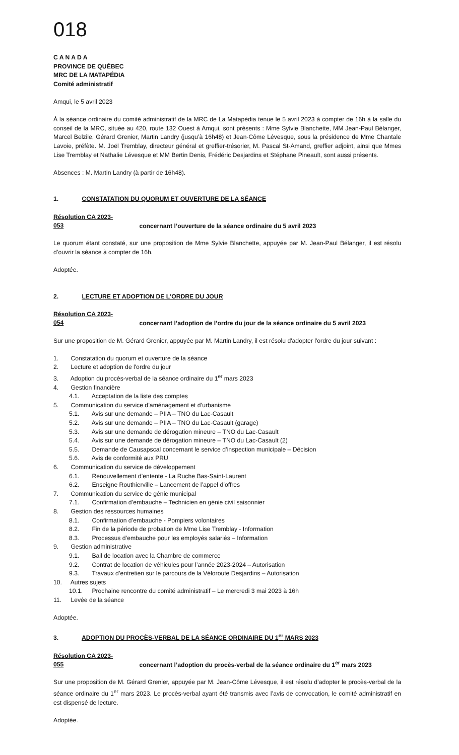018
C A N A D A
PROVINCE DE QUÉBEC
MRC DE LA MATAPÉDIA
Comité administratif
Amqui, le 5 avril 2023
À la séance ordinaire du comité administratif de la MRC de La Matapédia tenue le 5 avril 2023 à compter de 16h à la salle du conseil de la MRC, située au 420, route 132 Ouest à Amqui, sont présents : Mme Sylvie Blanchette, MM Jean-Paul Bélanger, Marcel Belzile, Gérard Grenier, Martin Landry (jusqu’à 16h48) et Jean-Côme Lévesque, sous la présidence de Mme Chantale Lavoie, préfète. M. Joël Tremblay, directeur général et greffier-trésorier, M. Pascal St-Amand, greffier adjoint, ainsi que Mmes Lise Tremblay et Nathalie Lévesque et MM Bertin Denis, Frédéric Desjardins et Stéphane Pineault, sont aussi présents.
Absences : M. Martin Landry (à partir de 16h48).
1. CONSTATATION DU QUORUM ET OUVERTURE DE LA SÉANCE
Résolution CA 2023-053 concernant l’ouverture de la séance ordinaire du 5 avril 2023
Le quorum étant constaté, sur une proposition de Mme Sylvie Blanchette, appuyée par M. Jean-Paul Bélanger, il est résolu d’ouvrir la séance à compter de 16h.
Adoptée.
2. LECTURE ET ADOPTION DE L'ORDRE DU JOUR
Résolution CA 2023-054 concernant l’adoption de l’ordre du jour de la séance ordinaire du 5 avril 2023
Sur une proposition de M. Gérard Grenier, appuyée par M. Martin Landry, il est résolu d'adopter l'ordre du jour suivant :
1. Constatation du quorum et ouverture de la séance
2. Lecture et adoption de l'ordre du jour
3. Adoption du procès-verbal de la séance ordinaire du 1<sup>er</sup> mars 2023
4. Gestion financière
4.1. Acceptation de la liste des comptes
5. Communication du service d’aménagement et d’urbanisme
5.1. Avis sur une demande – PIIA – TNO du Lac-Casault
5.2. Avis sur une demande – PIIA – TNO du Lac-Casault (garage)
5.3. Avis sur une demande de dérogation mineure – TNO du Lac-Casault
5.4. Avis sur une demande de dérogation mineure – TNO du Lac-Casault (2)
5.5. Demande de Causapscal concernant le service d’inspection municipale – Décision
5.6. Avis de conformité aux PRU
6. Communication du service de développement
6.1. Renouvellement d’entente - La Ruche Bas-Saint-Laurent
6.2. Enseigne Routhierville – Lancement de l’appel d’offres
7. Communication du service de génie municipal
7.1. Confirmation d’embauche – Technicien en génie civil saisonnier
8. Gestion des ressources humaines
8.1. Confirmation d’embauche - Pompiers volontaires
8.2. Fin de la période de probation de Mme Lise Tremblay - Information
8.3. Processus d’embauche pour les employés salariés – Information
9. Gestion administrative
9.1. Bail de location avec la Chambre de commerce
9.2. Contrat de location de véhicules pour l’année 2023-2024 – Autorisation
9.3. Travaux d’entretien sur le parcours de la Véloroute Desjardins – Autorisation
10. Autres sujets
10.1. Prochaine rencontre du comité administratif – Le mercredi 3 mai 2023 à 16h
11. Levée de la séance
Adoptée.
3. ADOPTION DU PROCÈS-VERBAL DE LA SÉANCE ORDINAIRE DU 1<sup>er</sup> MARS 2023
Résolution CA 2023-055 concernant l’adoption du procès-verbal de la séance ordinaire du 1<sup>er</sup> mars 2023
Sur une proposition de M. Gérard Grenier, appuyée par M. Jean-Côme Lévesque, il est résolu d’adopter le procès-verbal de la séance ordinaire du 1<sup>er</sup> mars 2023. Le procès-verbal ayant été transmis avec l’avis de convocation, le comité administratif en est dispensé de lecture.
Adoptée.